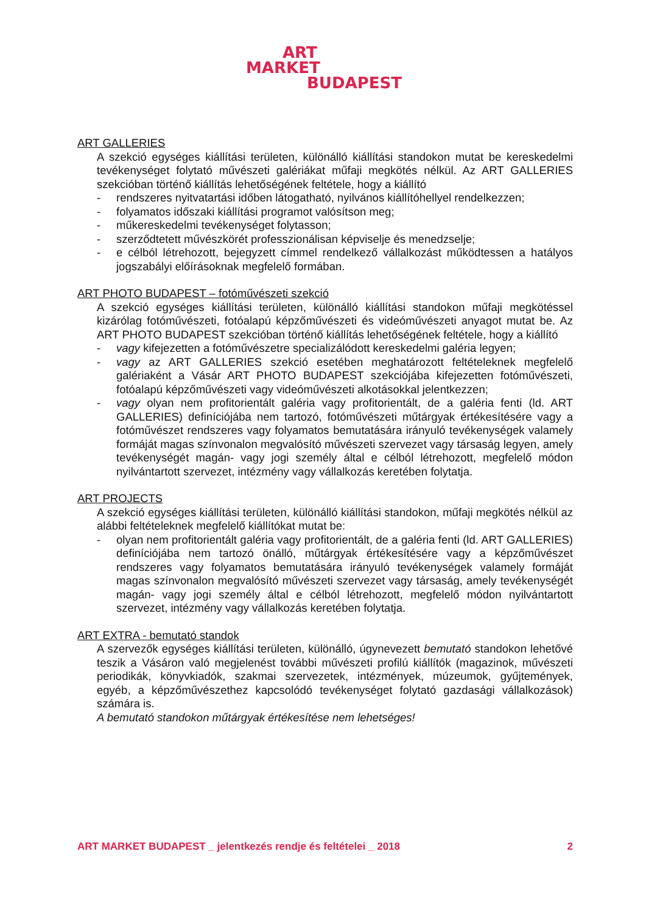ART
MARKET
BUDAPEST
ART GALLERIES
A szekció egységes kiállítási területen, különálló kiállítási standokon mutat be kereskedelmi tevékenységet folytató művészeti galériákat műfaji megkötés nélkül. Az ART GALLERIES szekcióban történő kiállítás lehetőségének feltétele, hogy a kiállító
- rendszeres nyitvatartási időben látogatható, nyilvános kiállítóhellyel rendelkezzen;
- folyamatos időszaki kiállítási programot valósítson meg;
- műkereskedelmi tevékenységet folytasson;
- szerződtetett művészkörét professzionálisan képviselje és menedzselje;
- e célból létrehozott, bejegyzett címmel rendelkező vállalkozást működtessen a hatályos jogszabályi előírásoknak megfelelő formában.
ART PHOTO BUDAPEST – fotóművészeti szekció
A szekció egységes kiállítási területen, különálló kiállítási standokon műfaji megkötéssel kizárólag fotóművészeti, fotóalapú képzőművészeti és videóművészeti anyagot mutat be. Az ART PHOTO BUDAPEST szekcióban történő kiállítás lehetőségének feltétele, hogy a kiállító
- vagy kifejezetten a fotóművészetre specializálódott kereskedelmi galéria legyen;
- vagy az ART GALLERIES szekció esetében meghatározott feltételeknek megfelelő galériaként a Vásár ART PHOTO BUDAPEST szekciójába kifejezetten fotóművészeti, fotóalapú képzőművészeti vagy videóművészeti alkotásokkal jelentkezzen;
- vagy olyan nem profitorientált galéria vagy profitorientált, de a galéria fenti (ld. ART GALLERIES) definíciójába nem tartozó, fotóművészeti műtárgyak értékesítésére vagy a fotóművészet rendszeres vagy folyamatos bemutatására irányuló tevékenységek valamely formáját magas színvonalon megvalósító művészeti szervezet vagy társaság legyen, amely tevékenységét magán- vagy jogi személy által e célból létrehozott, megfelelő módon nyilvántartott szervezet, intézmény vagy vállalkozás keretében folytatja.
ART PROJECTS
A szekció egységes kiállítási területen, különálló kiállítási standokon, műfaji megkötés nélkül az alábbi feltételeknek megfelelő kiállítókat mutat be:
- olyan nem profitorientált galéria vagy profitorientált, de a galéria fenti (ld. ART GALLERIES) definíciójába nem tartozó önálló, műtárgyak értékesítésére vagy a képzőművészet rendszeres vagy folyamatos bemutatására irányuló tevékenységek valamely formáját magas színvonalon megvalósító művészeti szervezet vagy társaság, amely tevékenységét magán- vagy jogi személy által e célból létrehozott, megfelelő módon nyilvántartott szervezet, intézmény vagy vállalkozás keretében folytatja.
ART EXTRA - bemutató standok
A szervezők egységes kiállítási területen, különálló, úgynevezett bemutató standokon lehetővé teszik a Vásáron való megjelenést további művészeti profilú kiállítók (magazinok, művészeti periodikák, könyvkiadók, szakmai szervezetek, intézmények, múzeumok, gyűjtemények, egyéb, a képzőművészethez kapcsolódó tevékenységet folytató gazdasági vállalkozások) számára is.
A bemutató standokon műtárgyak értékesítése nem lehetséges!
ART MARKET BUDAPEST _ jelentkezés rendje és feltételei _ 2018 2